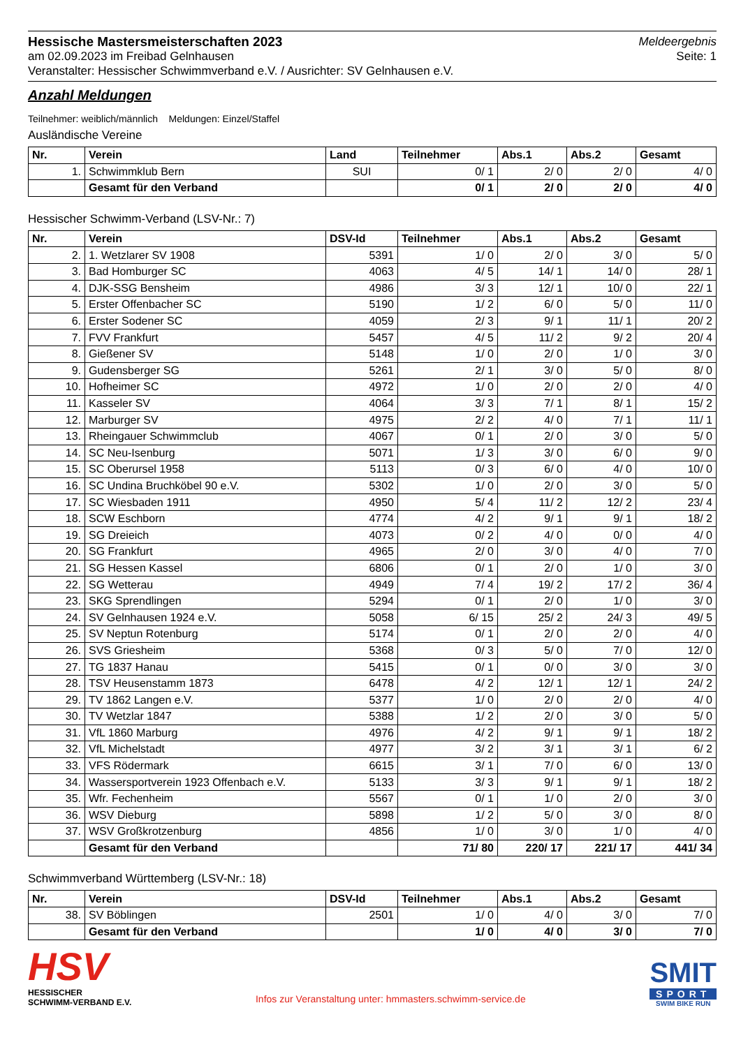Hessische Mastersmeisterschaften 2023
am 02.09.2023 im Freibad Gelnhausen
Veranstalter: Hessischer Schwimmverband e.V. / Ausrichter: SV Gelnhausen e.V.
Meldeergebnis
Seite: 1
Anzahl Meldungen
Teilnehmer: weiblich/männlich Meldungen: Einzel/Staffel
Ausländische Vereine
| Nr. | Verein | Land | Teilnehmer | Abs.1 | Abs.2 | Gesamt |
| --- | --- | --- | --- | --- | --- | --- |
| 1. | Schwimmklub Bern | SUI | 0/ 1 | 2/ 0 | 2/ 0 | 4/ 0 |
| | Gesamt für den Verband | | 0/ 1 | 2/ 0 | 2/ 0 | 4/ 0 |
Hessischer Schwimm-Verband (LSV-Nr.: 7)
| Nr. | Verein | DSV-Id | Teilnehmer | Abs.1 | Abs.2 | Gesamt |
| --- | --- | --- | --- | --- | --- | --- |
| 2. | 1. Wetzlarer SV 1908 | 5391 | 1/ 0 | 2/ 0 | 3/ 0 | 5/ 0 |
| 3. | Bad Homburger SC | 4063 | 4/ 5 | 14/ 1 | 14/ 0 | 28/ 1 |
| 4. | DJK-SSG Bensheim | 4986 | 3/ 3 | 12/ 1 | 10/ 0 | 22/ 1 |
| 5. | Erster Offenbacher SC | 5190 | 1/ 2 | 6/ 0 | 5/ 0 | 11/ 0 |
| 6. | Erster Sodener SC | 4059 | 2/ 3 | 9/ 1 | 11/ 1 | 20/ 2 |
| 7. | FVV Frankfurt | 5457 | 4/ 5 | 11/ 2 | 9/ 2 | 20/ 4 |
| 8. | Gießener SV | 5148 | 1/ 0 | 2/ 0 | 1/ 0 | 3/ 0 |
| 9. | Gudensberger SG | 5261 | 2/ 1 | 3/ 0 | 5/ 0 | 8/ 0 |
| 10. | Hofheimer SC | 4972 | 1/ 0 | 2/ 0 | 2/ 0 | 4/ 0 |
| 11. | Kasseler SV | 4064 | 3/ 3 | 7/ 1 | 8/ 1 | 15/ 2 |
| 12. | Marburger SV | 4975 | 2/ 2 | 4/ 0 | 7/ 1 | 11/ 1 |
| 13. | Rheingauer Schwimmclub | 4067 | 0/ 1 | 2/ 0 | 3/ 0 | 5/ 0 |
| 14. | SC Neu-Isenburg | 5071 | 1/ 3 | 3/ 0 | 6/ 0 | 9/ 0 |
| 15. | SC Oberursel 1958 | 5113 | 0/ 3 | 6/ 0 | 4/ 0 | 10/ 0 |
| 16. | SC Undina Bruchköbel 90 e.V. | 5302 | 1/ 0 | 2/ 0 | 3/ 0 | 5/ 0 |
| 17. | SC Wiesbaden 1911 | 4950 | 5/ 4 | 11/ 2 | 12/ 2 | 23/ 4 |
| 18. | SCW Eschborn | 4774 | 4/ 2 | 9/ 1 | 9/ 1 | 18/ 2 |
| 19. | SG Dreieich | 4073 | 0/ 2 | 4/ 0 | 0/ 0 | 4/ 0 |
| 20. | SG Frankfurt | 4965 | 2/ 0 | 3/ 0 | 4/ 0 | 7/ 0 |
| 21. | SG Hessen Kassel | 6806 | 0/ 1 | 2/ 0 | 1/ 0 | 3/ 0 |
| 22. | SG Wetterau | 4949 | 7/ 4 | 19/ 2 | 17/ 2 | 36/ 4 |
| 23. | SKG Sprendlingen | 5294 | 0/ 1 | 2/ 0 | 1/ 0 | 3/ 0 |
| 24. | SV Gelnhausen 1924 e.V. | 5058 | 6/ 15 | 25/ 2 | 24/ 3 | 49/ 5 |
| 25. | SV Neptun Rotenburg | 5174 | 0/ 1 | 2/ 0 | 2/ 0 | 4/ 0 |
| 26. | SVS Griesheim | 5368 | 0/ 3 | 5/ 0 | 7/ 0 | 12/ 0 |
| 27. | TG 1837 Hanau | 5415 | 0/ 1 | 0/ 0 | 3/ 0 | 3/ 0 |
| 28. | TSV Heusenstamm 1873 | 6478 | 4/ 2 | 12/ 1 | 12/ 1 | 24/ 2 |
| 29. | TV 1862 Langen e.V. | 5377 | 1/ 0 | 2/ 0 | 2/ 0 | 4/ 0 |
| 30. | TV Wetzlar 1847 | 5388 | 1/ 2 | 2/ 0 | 3/ 0 | 5/ 0 |
| 31. | VfL 1860 Marburg | 4976 | 4/ 2 | 9/ 1 | 9/ 1 | 18/ 2 |
| 32. | VfL Michelstadt | 4977 | 3/ 2 | 3/ 1 | 3/ 1 | 6/ 2 |
| 33. | VFS Rödermark | 6615 | 3/ 1 | 7/ 0 | 6/ 0 | 13/ 0 |
| 34. | Wassersportverein 1923 Offenbach e.V. | 5133 | 3/ 3 | 9/ 1 | 9/ 1 | 18/ 2 |
| 35. | Wfr. Fechenheim | 5567 | 0/ 1 | 1/ 0 | 2/ 0 | 3/ 0 |
| 36. | WSV Dieburg | 5898 | 1/ 2 | 5/ 0 | 3/ 0 | 8/ 0 |
| 37. | WSV Großkrotzenburg | 4856 | 1/ 0 | 3/ 0 | 1/ 0 | 4/ 0 |
| | Gesamt für den Verband | | 71/ 80 | 220/ 17 | 221/ 17 | 441/ 34 |
Schwimmverband Württemberg (LSV-Nr.: 18)
| Nr. | Verein | DSV-Id | Teilnehmer | Abs.1 | Abs.2 | Gesamt |
| --- | --- | --- | --- | --- | --- | --- |
| 38. | SV Böblingen | 2501 | 1/ 0 | 4/ 0 | 3/ 0 | 7/ 0 |
| | Gesamt für den Verband | | 1/ 0 | 4/ 0 | 3/ 0 | 7/ 0 |
HSV
HESSISCHER
SCHWIMM-VERBAND E.V.
Infos zur Veranstaltung unter: hmmasters.schwimm-service.de
SMIT
SPORT
SWIM BIKE RUN